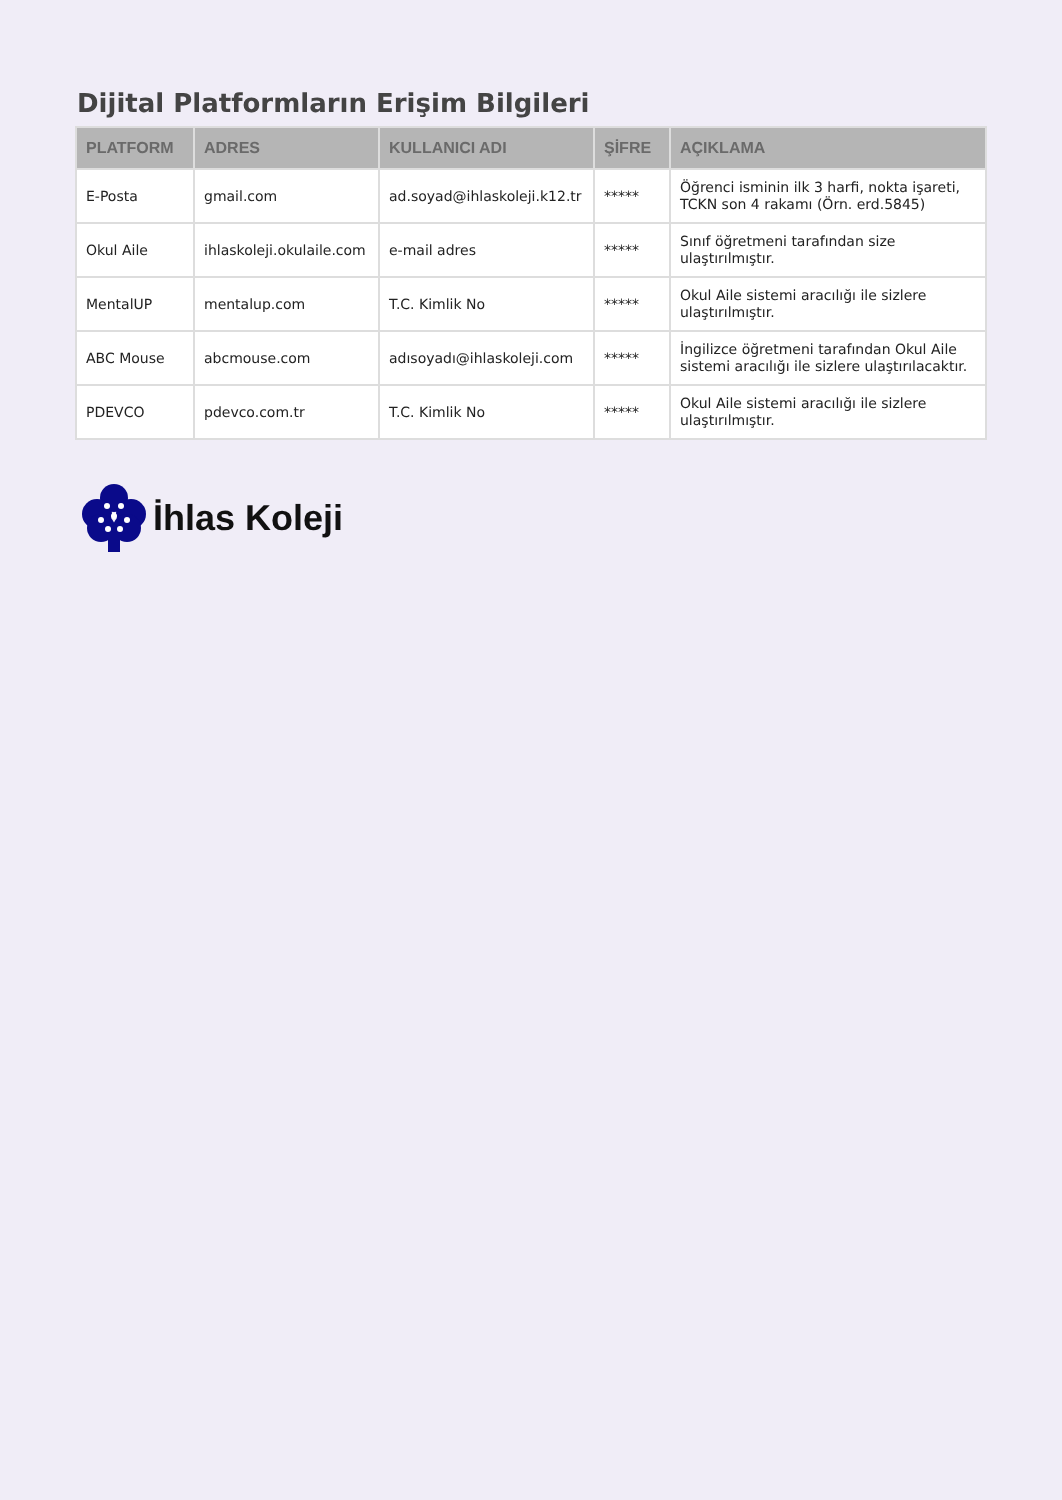Dijital Platformların Erişim Bilgileri
| PLATFORM | ADRES | KULLANICI ADI | ŞİFRE | AÇIKLAMA |
| --- | --- | --- | --- | --- |
| E-Posta | gmail.com | ad.soyad@ihlaskoleji.k12.tr | ***** | Öğrenci isminin ilk 3 harfi, nokta işareti, TCKN son 4 rakamı (Örn. erd.5845) |
| Okul Aile | ihlaskoleji.okulaile.com | e-mail adres | ***** | Sınıf öğretmeni tarafından size ulaştırılmıştır. |
| MentalUP | mentalup.com | T.C. Kimlik No | ***** | Okul Aile sistemi aracılığı ile sizlere ulaştırılmıştır. |
| ABC Mouse | abcmouse.com | adısoyadı@ihlaskoleji.com | ***** | İngilizce öğretmeni tarafından Okul Aile sistemi aracılığı ile sizlere ulaştırılacaktır. |
| PDEVCO | pdevco.com.tr | T.C. Kimlik No | ***** | Okul Aile sistemi aracılığı ile sizlere ulaştırılmıştır. |
İhlas Koleji